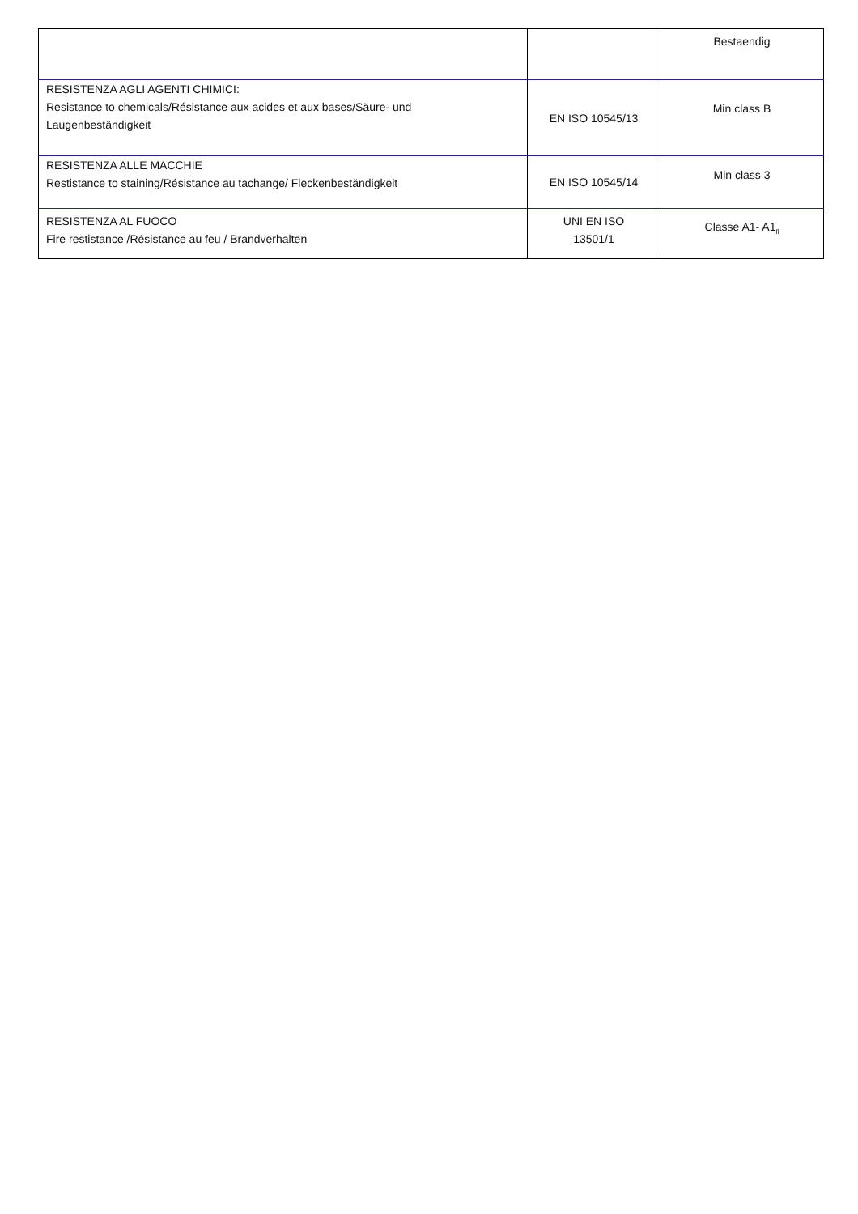| | | Bestaendig |
| RESISTENZA AGLI AGENTI CHIMICI: Resistance to chemicals/Résistance aux acides et aux bases/Säure- und Laugenbeständigkeit | EN ISO 10545/13 | Min class B |
| RESISTENZA ALLE MACCHIE Restistance to staining/Résistance au tachange/ Fleckenbeständigkeit | EN ISO 10545/14 | Min class 3 |
| RESISTENZA AL FUOCO Fire restistance /Résistance au feu / Brandverhalten | UNI EN ISO 13501/1 | Classe A1- A1<sub>fl</sub> |